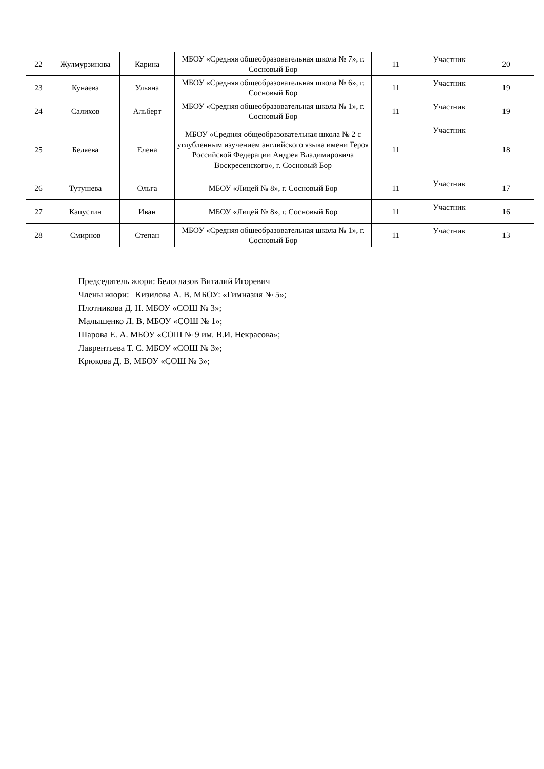| 22 | Жулмурзинова | Карина | МБОУ «Средняя общеобразовательная школа № 7», г. Сосновый Бор | 11 | Участник | 20 |
| 23 | Кунаева | Ульяна | МБОУ «Средняя общеобразовательная школа № 6», г. Сосновый Бор | 11 | Участник | 19 |
| 24 | Салихов | Альберт | МБОУ «Средняя общеобразовательная школа № 1», г. Сосновый Бор | 11 | Участник | 19 |
| 25 | Беляева | Елена | МБОУ «Средняя общеобразовательная школа № 2 с углубленным изучением английского языка имени Героя Российской Федерации Андрея Владимировича Воскресенского», г. Сосновый Бор | 11 | Участник | 18 |
| 26 | Тутушева | Ольга | МБОУ «Лицей № 8», г. Сосновый Бор | 11 | Участник | 17 |
| 27 | Капустин | Иван | МБОУ «Лицей № 8», г. Сосновый Бор | 11 | Участник | 16 |
| 28 | Смирнов | Степан | МБОУ «Средняя общеобразовательная школа № 1», г. Сосновый Бор | 11 | Участник | 13 |
Председатель жюри: Белоглазов Виталий Игоревич
Члены жюри: Кизилова А. В. МБОУ: «Гимназия № 5»;
Плотникова Д. Н. МБОУ «СОШ № 3»;
Малышенко Л. В. МБОУ «СОШ № 1»;
Шарова Е. А. МБОУ «СОШ № 9 им. В.И. Некрасова»;
Лаврентьева Т. С. МБОУ «СОШ № 3»;
Крюкова Д. В. МБОУ «СОШ № 3»;